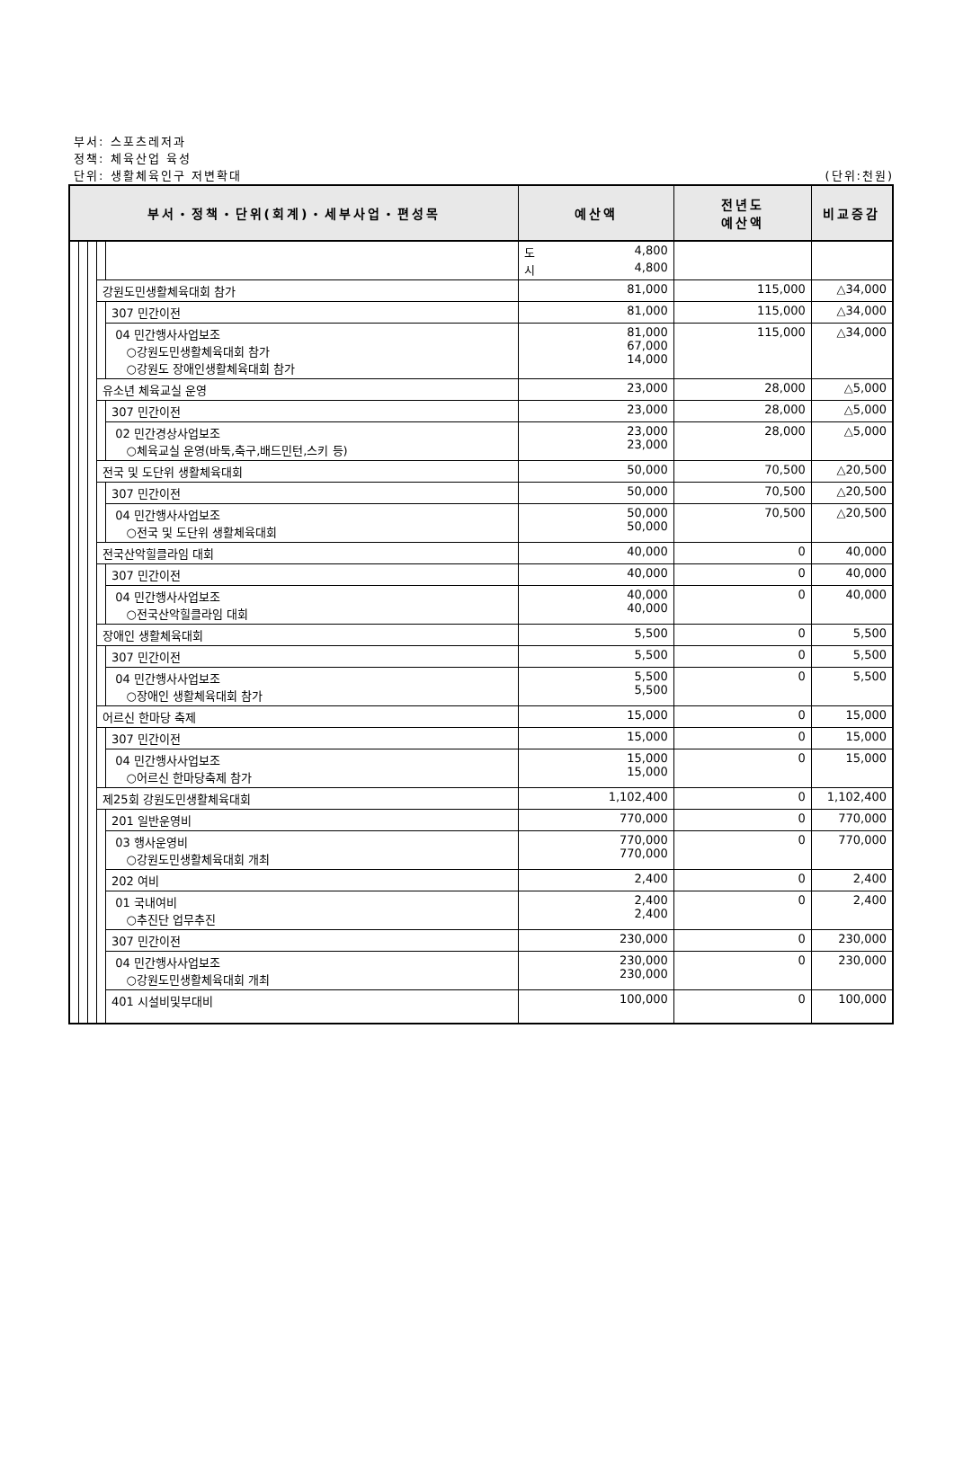부서: 스포츠레저과
정책: 체육산업 육성
단위: 생활체육인구 저변확대 (단위:천원)
| 부서・정책・단위(회계)・세부사업・편성목 | | | | | 예산액 | 전년도 예산액 | 비교증감 |
| --- | --- | --- | --- | --- | --- | --- | --- |
| | | | | | 도 4,800 시 4,800 | | |
| | | | 강원도민생활체육대회 참가 | | 81,000 | 115,000 | △34,000 |
| | | | | 307 민간이전 | 81,000 | 115,000 | △34,000 |
| | | | | 04 민간행사사업보조 ○강원도민생활체육대회 참가 ○강원도 장애인생활체육대회 참가 | 81,000 67,000 14,000 | 115,000 | △34,000 |
| | | | 유소년 체육교실 운영 | | 23,000 | 28,000 | △5,000 |
| | | | | 307 민간이전 | 23,000 | 28,000 | △5,000 |
| | | | | 02 민간경상사업보조 ○체육교실 운영(바둑,축구,배드민턴,스키 등) | 23,000 23,000 | 28,000 | △5,000 |
| | | | 전국 및 도단위 생활체육대회 | | 50,000 | 70,500 | △20,500 |
| | | | | 307 민간이전 | 50,000 | 70,500 | △20,500 |
| | | | | 04 민간행사사업보조 ○전국 및 도단위 생활체육대회 | 50,000 50,000 | 70,500 | △20,500 |
| | | | 전국산악힐클라임 대회 | | 40,000 | 0 | 40,000 |
| | | | | 307 민간이전 | 40,000 | 0 | 40,000 |
| | | | | 04 민간행사사업보조 ○전국산악힐클라임 대회 | 40,000 40,000 | 0 | 40,000 |
| | | | 장애인 생활체육대회 | | 5,500 | 0 | 5,500 |
| | | | | 307 민간이전 | 5,500 | 0 | 5,500 |
| | | | | 04 민간행사사업보조 ○장애인 생활체육대회 참가 | 5,500 5,500 | 0 | 5,500 |
| | | | 어르신 한마당 축제 | | 15,000 | 0 | 15,000 |
| | | | | 307 민간이전 | 15,000 | 0 | 15,000 |
| | | | | 04 민간행사사업보조 ○어르신 한마당축제 참가 | 15,000 15,000 | 0 | 15,000 |
| | | | 제25회 강원도민생활체육대회 | | 1,102,400 | 0 | 1,102,400 |
| | | | | 201 일반운영비 | 770,000 | 0 | 770,000 |
| | | | | 03 행사운영비 ○강원도민생활체육대회 개최 | 770,000 770,000 | 0 | 770,000 |
| | | | | 202 여비 | 2,400 | 0 | 2,400 |
| | | | | 01 국내여비 ○추진단 업무추진 | 2,400 2,400 | 0 | 2,400 |
| | | | | 307 민간이전 | 230,000 | 0 | 230,000 |
| | | | | 04 민간행사사업보조 ○강원도민생활체육대회 개최 | 230,000 230,000 | 0 | 230,000 |
| | | | | 401 시설비및부대비 | 100,000 | 0 | 100,000 |